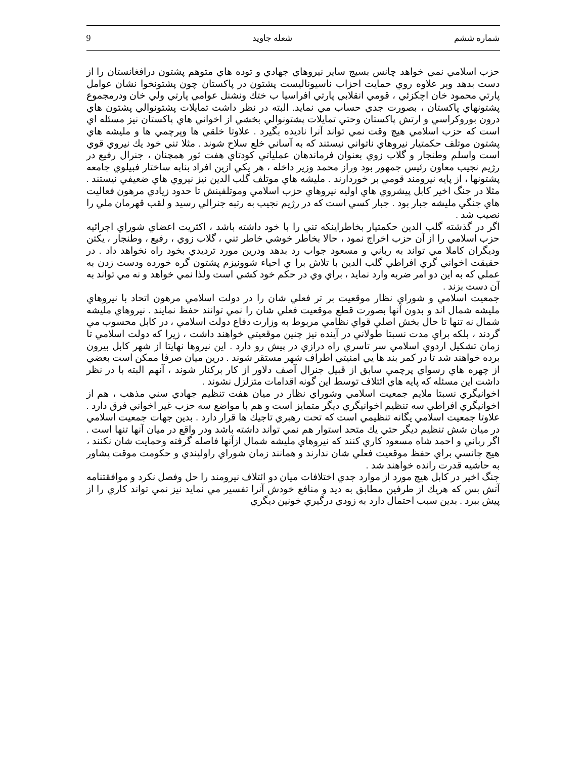شماره ششم شعله جاويد 9
حزب اسلامي نمي خواهد چانس بسيج ساير نيروهاي جهادي و توده هاي متوهم پشتون درافغانستان را از دست بدهد وبر علاوه روي حمايت احزاب ناسيوناليست پشتون در پاكستان چون پشتونخوا نشان عوامل پارتي محمود خان اچكزئي ، قومي انقلابي پارتي افراسيا ب ختك ونشنل عوامي پارتي ولي خان ودرمجموع پشتونهاي پاكستان ، بصورت جدي حساب مي نمايد. البته در نظر داشت تمايلات پشتونوالي پشتون هاي درون بوروكراسي و ارتش پاكستان وحتي تمايلات پشتونوالي بخشي از اخواني هاي پاكستان نيز مسئله اي است كه حزب اسلامي هيچ وقت نمي تواند آنرا ناديده بگيرد . علاوتا خلقي ها وپرچمي ها و مليشه هاي پشتون موتلف حكمتيار نيروهاي ناتواني نيستند كه به آساني خلع سلاح شوند . مثلا تني خود يك نيروي قوي است واسلم وطنجار و گلاب زوي بعنوان فرماندهان عملياتي كودتاي هفت ثور همچنان ، جنرال رفيع در رژيم نجيب معاون رئيس جمهور بود وراز محمد وزير داخله ، هر يكي ازين افراد بنابه ساختار فبيلوي جامعه پشتونها ، از پايه نيرومند قومي بر خوردارند . مليشه هاي موتلف گلب الدين نيز نيروي هاي ضعيفي نيستند . مثلا در جنگ اخير كابل پيشروي هاي اوليه نيروهاي حزب اسلامي وموتلفينش تا حدود زيادي مرهون فعاليت هاي جنگي مليشه جبار بود . جبار كسي است كه در رژيم نجيب به رتبه جنرالي رسيد و لقب قهرمان ملي را نصيب شد .
اگر در گذشته گلب الدين حكمتيار بخاطراينكه تني را با خود داشته باشد ، اكثريت اعضاي شوراي اجرائيه حزب اسلامي را از آن حزب اخراج نمود ، حالا بخاطر خوشي خاطر تني ، گلاب زوي ، رفيع ، وطنجار ، يكتن وديگران كاملا مي تواند به رباني و مسعود جواب رد بدهد ودرين مورد ترديدي بخود راه نخواهد داد . در حقيقت اخواني گري افراطي گلب الدين با تلاش برا ي احياء شوونيزم پشتون گره خورده ودست زدن به عملي كه به اين دو امر ضربه وارد نمايد ، براي وي در حكم خود كشي است ولذا نمي خواهد و نه مي تواند به آن دست بزند .
جمعيت اسلامي و شوراي نظار موقعيت بر تر فعلي شان را در دولت اسلامي مرهون اتحاد با نيروهاي مليشه شمال اند و بدون آنها بصورت قطع موقعيت فعلي شان را نمي توانند حفظ نمايند . نيروهاي مليشه شمال نه تنها تا حال بخش اصلي قواي نظامي مربوط به وزارت دفاع دولت اسلامي ، در كابل محسوب مي گردند ، بلكه براي مدت نسبتا طولاني در آينده نيز چنين موقعيتي خواهند داشت ، زيرا كه دولت اسلامي تا زمان تشكيل اردوي اسلامي سر تاسري راه درازي در پيش رو دارد . اين نيروها نهايتا از شهر كابل بيرون برده خواهند شد تا در كمر بند ها يي امنيتي اطراف شهر مستقر شوند . درين ميان صرفا ممكن است بعضي از چهره هاي رسواي پرچمي سابق از قبيل جنرال آصف دلاور از كار بركنار شوند ، آنهم البته با در نظر داشت اين مسئله كه پايه هاي ائتلاف توسط اين گونه اقدامات متزلزل نشوند .
اخوانيگري نسبتا ملايم جمعيت اسلامي وشوراي نظار در ميان هفت تنظيم جهادي سني مذهب ، هم از اخوانيگري افراطي سه تنظيم اخوانيگري ديگر متمايز است و هم با مواضع سه حزب غير اخواني فرق دارد . علاوتا جمعيت اسلامي يگانه تنظيمي است كه تحت رهبري تاجيك ها قرار دارد . بدين جهات جمعيت اسلامي در ميان شش تنظيم ديگر حتي يك متحد استوار هم نمي تواند داشته باشد ودر واقع در ميان آنها تنها است . اگر رباني و احمد شاه مسعود كاري كنند كه نيروهاي مليشه شمال ازآنها فاصله گرفته وحمايت شان نكنند ، هيچ چانسي براي حفظ موقعيت فعلي شان ندارند و همانند زمان شوراي راولپندي و حكومت موقت پشاور به حاشيه قدرت رانده خواهند شد .
جنگ اخير در كابل هيچ مورد از موارد جدي اختلافات ميان دو ائتلاف نيرومند را حل وفصل نكرد و موافقتنامه آتش بس كه هريك از طرفين مطابق به ديد و منافع خودش آنرا تفسير مي نمايد نيز نمي تواند كاري را از پيش ببرد . بدين سبب احتمال دارد به زودي درگيري خونين ديگري